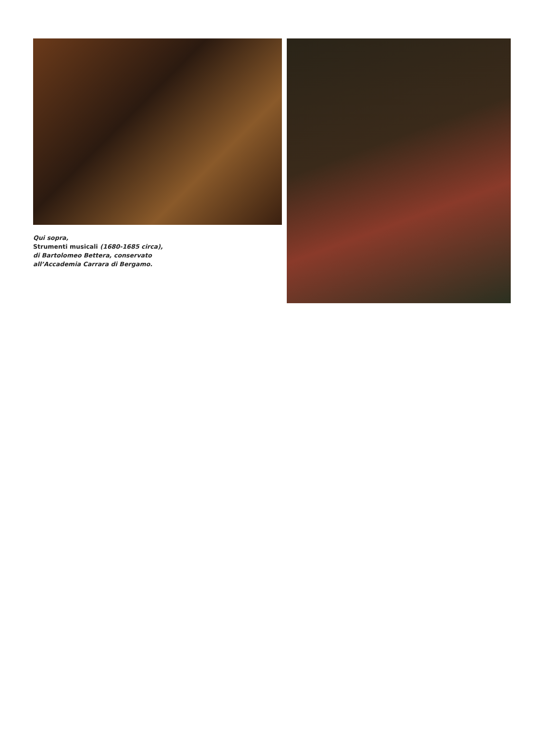Qui sopra,
Strumenti musicali (1680-1685 circa),
di Bartolomeo Bettera, conservato
all’Accademia Carrara di Bergamo.